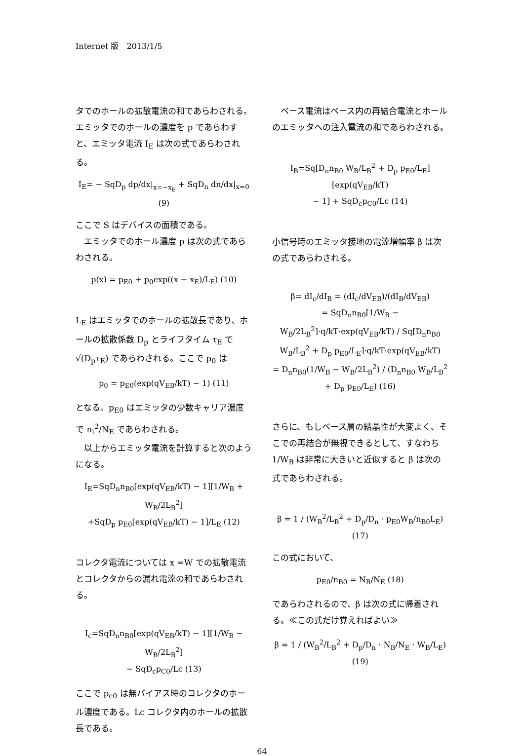Internet 版　2013/1/5
タでのホールの拡散電流の和であらわされる。エミッタでのホールの濃度を p であらわすと、エミッタ電流 I<sub>E</sub> は次の式であらわされる。
I<sub>E</sub>= − SqD<sub>p</sub> dp/dx|<sub>x=−x<sub>E</sub></sub> + SqD<sub>n</sub> dn/dx|<sub>x=0</sub> (9)
ここで S はデバイスの面積である。
エミッタでのホール濃度 p は次の式であらわされる。
p(x) = p<sub>E0</sub> + p<sub>0</sub>exp((x − x<sub>E</sub>)/L<sub>E</sub>) (10)
L<sub>E</sub> はエミッタでのホールの拡散長であり、ホールの拡散係数 D<sub>p</sub> とライフタイム τ<sub>E</sub> で √(D<sub>p</sub>τ<sub>E</sub>) であらわされる。ここで p<sub>0</sub> は
p<sub>0</sub> = p<sub>E0</sub>(exp(qV<sub>EB</sub>/kT) − 1) (11)
となる。p<sub>E0</sub> はエミッタの少数キャリア濃度で n<sub>i</sub><sup>2</sup>/N<sub>E</sub> であらわされる。
以上からエミッタ電流を計算すると次のようになる。
I<sub>E</sub>=SqD<sub>n</sub>n<sub>B0</sub>[exp(qV<sub>EB</sub>/kT) − 1][1/W<sub>B</sub> + W<sub>B</sub>/2L<sub>B</sub><sup>2</sup>]
+SqD<sub>p</sub> p<sub>E0</sub>[exp(qV<sub>EB</sub>/kT) − 1]/L<sub>E</sub> (12)
コレクタ電流については x =W での拡散電流とコレクタからの漏れ電流の和であらわされる。
I<sub>c</sub>=SqD<sub>n</sub>n<sub>B0</sub>[exp(qV<sub>EB</sub>/kT) − 1][1/W<sub>B</sub> − W<sub>B</sub>/2L<sub>B</sub><sup>2</sup>]
− SqD<sub>c</sub>p<sub>C0</sub>/Lc (13)
ここで p<sub>c0</sub> は無バイアス時のコレクタのホール濃度である。Lc コレクタ内のホールの拡散長である。
ベース電流はベース内の再結合電流とホールのエミッタへの注入電流の和であらわされる。
I<sub>B</sub>=Sq[D<sub>n</sub>n<sub>B0</sub> W<sub>B</sub>/L<sub>B</sub><sup>2</sup> + D<sub>p</sub> p<sub>E0</sub>/L<sub>E</sub>] [exp(qV<sub>EB</sub>/kT)
− 1] + SqD<sub>c</sub>p<sub>C0</sub>/Lc (14)
小信号時のエミッタ接地の電流増幅率 β は次の式であらわされる。
β= dI<sub>c</sub>/dI<sub>B</sub> = (dI<sub>c</sub>/dV<sub>EB</sub>)/(dI<sub>B</sub>/dV<sub>EB</sub>)
= SqD<sub>n</sub>n<sub>B0</sub>[1/W<sub>B</sub> − W<sub>B</sub>/2L<sub>B</sub><sup>2</sup>]·q/kT·exp(qV<sub>EB</sub>/kT) / Sq[D<sub>n</sub>n<sub>B0</sub> W<sub>B</sub>/L<sub>B</sub><sup>2</sup> + D<sub>p</sub> p<sub>E0</sub>/L<sub>E</sub>]·q/kT·exp(qV<sub>EB</sub>/kT)
= D<sub>n</sub>n<sub>B0</sub>(1/W<sub>B</sub> − W<sub>B</sub>/2L<sub>B</sub><sup>2</sup>) / (D<sub>n</sub>n<sub>B0</sub> W<sub>B</sub>/L<sub>B</sub><sup>2</sup> + D<sub>p</sub> p<sub>E0</sub>/L<sub>E</sub>) (16)
さらに、もしベース層の結晶性が大変よく、そこでの再結合が無視できるとして、すなわち 1/W<sub>B</sub> は非常に大きいと近似すると β は次の式であらわされる。
β = 1 / (W<sub>B</sub><sup>2</sup>/L<sub>B</sub><sup>2</sup> + D<sub>p</sub>/D<sub>n</sub> · p<sub>E0</sub>W<sub>B</sub>/n<sub>B0</sub>L<sub>E</sub>) (17)
この式において、
p<sub>E0</sub>/n<sub>B0</sub> = N<sub>B</sub>/N<sub>E</sub> (18)
であらわされるので、β は次の式に帰着される。≪この式だけ覚えればよい≫
β = 1 / (W<sub>B</sub><sup>2</sup>/L<sub>B</sub><sup>2</sup> + D<sub>p</sub>/D<sub>n</sub> · N<sub>B</sub>/N<sub>E</sub> · W<sub>B</sub>/L<sub>E</sub>) (19)
64